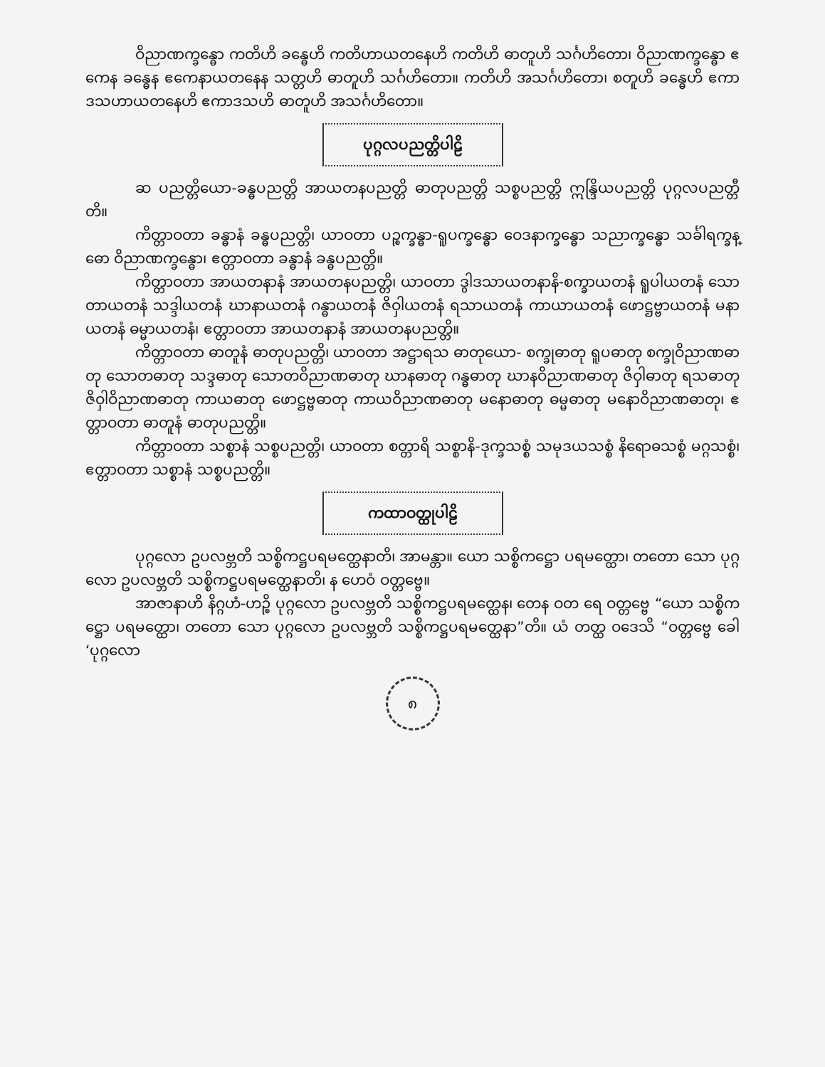ဝိညာဏက္ခန္ဓော ကတိဟိ ခန္ဓေဟိ ကတိဟာယတနေဟိ ကတိဟိ ဓာတူဟိ သင်္ဂဟိတော၊ ဝိညာဏက္ခန္ဓော ဧကေန ခန္ဓေန ဧကေနာယတနေန သတ္တဟိ ဓာတူဟိ သင်္ဂဟိတော။ ကတိဟိ အသင်္ဂဟိတော၊ စတူဟိ ခန္ဓေဟိ ဧကာဒသဟာယတနေဟိ ဧကာဒသဟိ ဓာတူဟိ အသင်္ဂဟိတော။
ပုဂ္ဂလပညတ္တိပါဠိ
ဆ ပညတ္တိယော-ခန္ဓပညတ္တိ အာယတနပညတ္တိ ဓာတုပညတ္တိ သစ္စပညတ္တိ ဣန္ဒြိယပညတ္တိ ပုဂ္ဂလပညတ္တီတိ။
ကိတ္တာဝတာ ခန္ဓာနံ ခန္ဓပညတ္တိ၊ ယာဝတာ ပဉ္စက္ခန္ဓာ-ရူပက္ခန္ဓော ဝေဒနာက္ခန္ဓော သညာက္ခန္ဓော သင်္ခါရက္ခန္ဓော ဝိညာဏက္ခန္ဓော၊ ဧတ္တာဝတာ ခန္ဓာနံ ခန္ဓပညတ္တိ။
ကိတ္တာဝတာ အာယတနာနံ အာယတနပညတ္တိ၊ ယာဝတာ ဒွါဒသာယတနာနိ-စက္ခာယတနံ ရူပါယတနံ သောတာယတနံ သဒ္ဒါယတနံ ဃာနာယတနံ ဂန္ဓာယတနံ ဇိဝှါယတနံ ရသာယတနံ ကာယာယတနံ ဖောဋ္ဌဗ္ဗာယတနံ မနာယတနံ ဓမ္မာယတနံ၊ ဧတ္တာဝတာ အာယတနာနံ အာယတနပညတ္တိ။
ကိတ္တာဝတာ ဓာတူနံ ဓာတုပညတ္တိ၊ ယာဝတာ အဋ္ဌာရသ ဓာတုယော- စက္ခုဓာတု ရူပဓာတု စက္ခုဝိညာဏဓာတု သောတဓာတု သဒ္ဒဓာတု သောတဝိညာဏဓာတု ဃာနဓာတု ဂန္ဓဓာတု ဃာနဝိညာဏဓာတု ဇိဝှါဓာတု ရသဓာတု ဇိဝှါဝိညာဏဓာတု ကာယဓာတု ဖောဋ္ဌဗ္ဗဓာတု ကာယဝိညာဏဓာတု မနောဓာတု ဓမ္မဓာတု မနောဝိညာဏဓာတု၊ ဧတ္တာဝတာ ဓာတူနံ ဓာတုပညတ္တိ။
ကိတ္တာဝတာ သစ္စာနံ သစ္စပညတ္တိ၊ ယာဝတာ စတ္တာရိ သစ္စာနိ-ဒုက္ခသစ္စံ သမုဒယသစ္စံ နိရောဓသစ္စံ မဂ္ဂသစ္စံ၊ ဧတ္တာဝတာ သစ္စာနံ သစ္စပညတ္တိ။
ကထာဝတ္ထုပါဠိ
ပုဂ္ဂလော ဥပလဗ္ဘတိ သစ္စိကဋ္ဌပရမတ္ထေနာတိ၊ အာမန္တာ။ ယော သစ္စိကဋ္ဌော ပရမတ္ထော၊ တတော သော ပုဂ္ဂလော ဥပလဗ္ဘတိ သစ္စိကဋ္ဌပရမတ္ထေနာတိ၊ န ဟေဝံ ဝတ္တဗ္ဗေ။
အာဇာနာဟိ နိဂ္ဂဟံ-ဟဉ္စိ ပုဂ္ဂလော ဥပလဗ္ဘတိ သစ္စိကဋ္ဌပရမတ္ထေန၊ တေန ဝတ ရေ ဝတ္တဗ္ဗေ “ယော သစ္စိကဋ္ဌော ပရမတ္ထော၊ တတော သော ပုဂ္ဂလော ဥပလဗ္ဘတိ သစ္စိကဋ္ဌပရမတ္ထေနာ”တိ။ ယံ တတ္ထ ဝဒေသိ “ဝတ္တဗ္ဗေ ခေါ ‘ပုဂ္ဂလော
၈